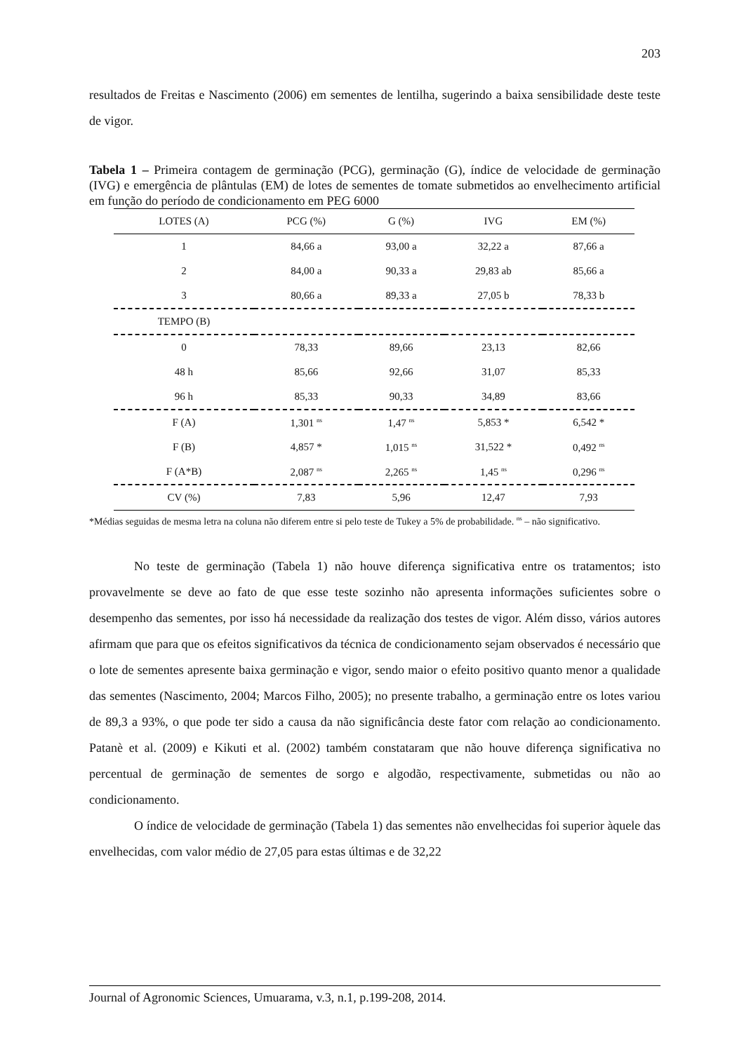203
resultados de Freitas e Nascimento (2006) em sementes de lentilha, sugerindo a baixa sensibilidade deste teste de vigor.
Tabela 1 – Primeira contagem de germinação (PCG), germinação (G), índice de velocidade de germinação (IVG) e emergência de plântulas (EM) de lotes de sementes de tomate submetidos ao envelhecimento artificial em função do período de condicionamento em PEG 6000
| LOTES (A) | PCG (%) | G (%) | IVG | EM (%) |
| --- | --- | --- | --- | --- |
| 1 | 84,66 a | 93,00 a | 32,22 a | 87,66 a |
| 2 | 84,00 a | 90,33 a | 29,83 ab | 85,66 a |
| 3 | 80,66 a | 89,33 a | 27,05 b | 78,33 b |
| TEMPO (B) | | | | |
| 0 | 78,33 | 89,66 | 23,13 | 82,66 |
| 48 h | 85,66 | 92,66 | 31,07 | 85,33 |
| 96 h | 85,33 | 90,33 | 34,89 | 83,66 |
| F (A) | 1,301 <sup>ns</sup> | 1,47 <sup>ns</sup> | 5,853 * | 6,542 * |
| F (B) | 4,857 * | 1,015 <sup>ns</sup> | 31,522 * | 0,492 <sup>ns</sup> |
| F (A*B) | 2,087 <sup>ns</sup> | 2,265 <sup>ns</sup> | 1,45 <sup>ns</sup> | 0,296 <sup>ns</sup> |
| CV (%) | 7,83 | 5,96 | 12,47 | 7,93 |
*Médias seguidas de mesma letra na coluna não diferem entre si pelo teste de Tukey a 5% de probabilidade. <sup>ns</sup> – não significativo.
No teste de germinação (Tabela 1) não houve diferença significativa entre os tratamentos; isto provavelmente se deve ao fato de que esse teste sozinho não apresenta informações suficientes sobre o desempenho das sementes, por isso há necessidade da realização dos testes de vigor. Além disso, vários autores afirmam que para que os efeitos significativos da técnica de condicionamento sejam observados é necessário que o lote de sementes apresente baixa germinação e vigor, sendo maior o efeito positivo quanto menor a qualidade das sementes (Nascimento, 2004; Marcos Filho, 2005); no presente trabalho, a germinação entre os lotes variou de 89,3 a 93%, o que pode ter sido a causa da não significância deste fator com relação ao condicionamento. Patanè et al. (2009) e Kikuti et al. (2002) também constataram que não houve diferença significativa no percentual de germinação de sementes de sorgo e algodão, respectivamente, submetidas ou não ao condicionamento.
O índice de velocidade de germinação (Tabela 1) das sementes não envelhecidas foi superior àquele das envelhecidas, com valor médio de 27,05 para estas últimas e de 32,22
Journal of Agronomic Sciences, Umuarama, v.3, n.1, p.199-208, 2014.